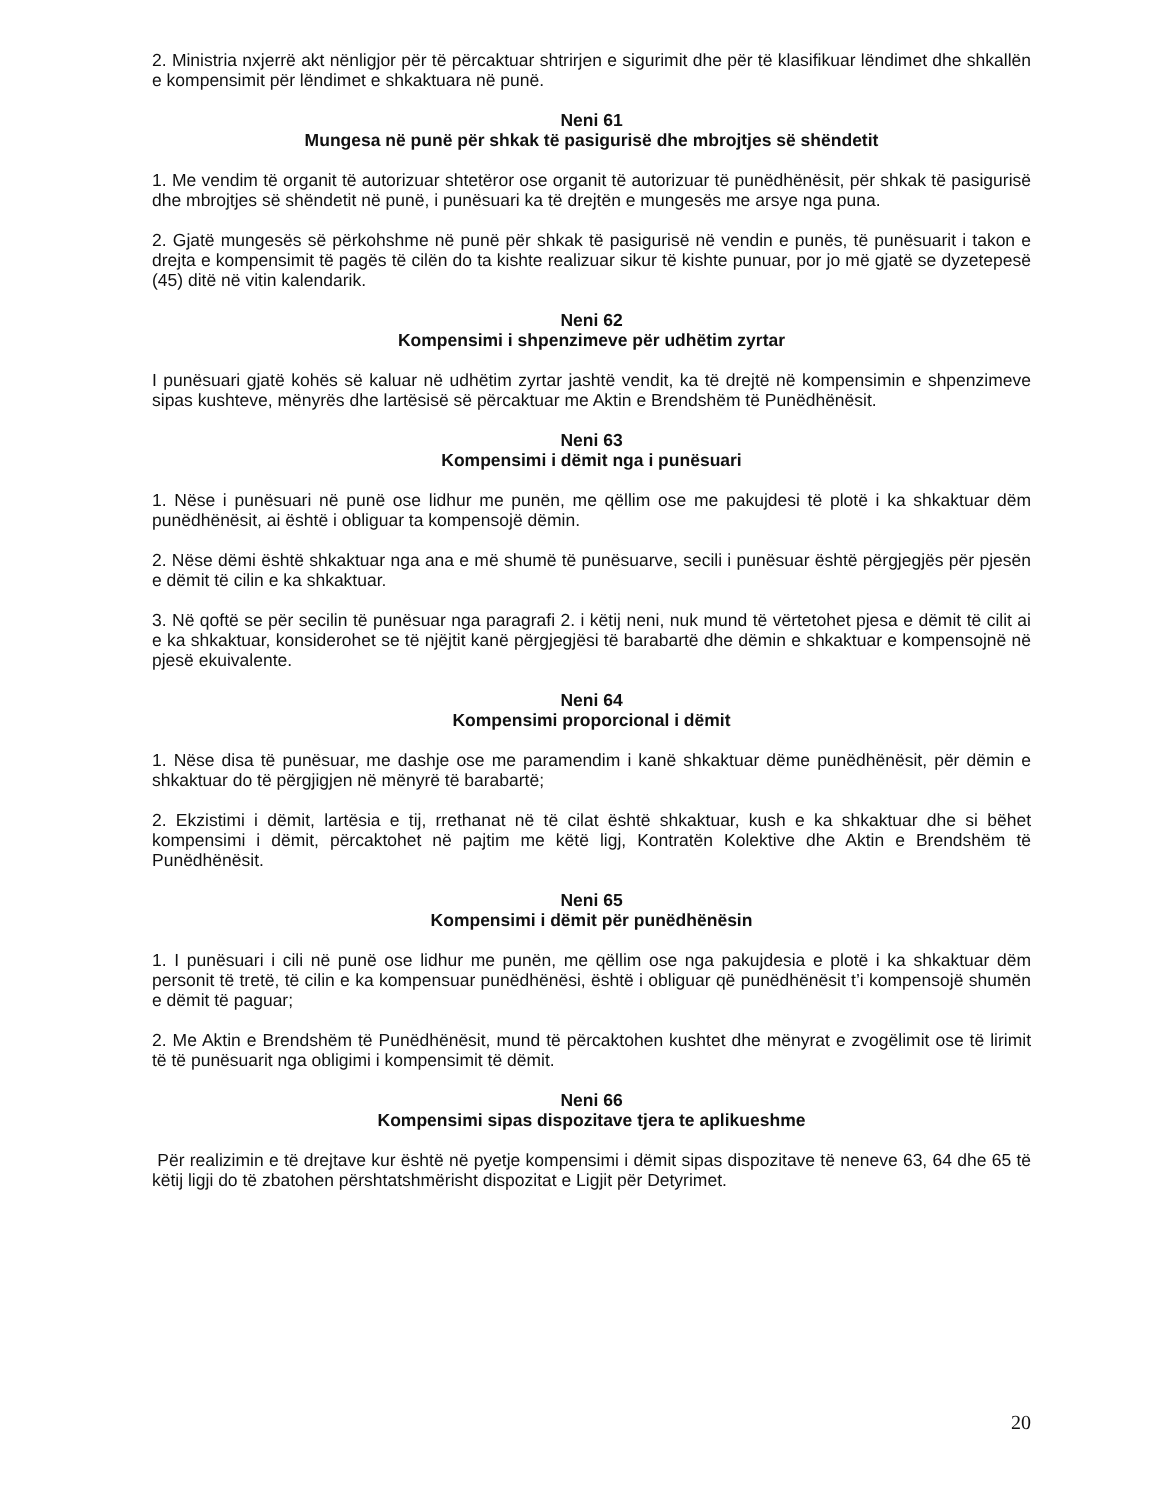2. Ministria nxjerrë akt nënligjor për të përcaktuar shtrirjen e sigurimit dhe për të klasifikuar lëndimet dhe shkallën e kompensimit për lëndimet e shkaktuara në punë.
Neni 61
Mungesa në punë për shkak të pasigurisë dhe mbrojtjes së shëndetit
1. Me vendim të organit të autorizuar shtetëror ose organit të autorizuar të punëdhënësit, për shkak të pasigurisë dhe mbrojtjes së shëndetit në punë, i punësuari ka të drejtën e mungesës me arsye nga puna.
2. Gjatë mungesës së përkohshme në punë për shkak të pasigurisë në vendin e punës, të punësuarit i takon e drejta e kompensimit të pagës të cilën do ta kishte realizuar sikur të kishte punuar, por jo më gjatë se dyzetepesë (45) ditë në vitin kalendarik.
Neni 62
Kompensimi i shpenzimeve për udhëtim zyrtar
I punësuari gjatë kohës së kaluar në udhëtim zyrtar jashtë vendit, ka të drejtë në kompensimin e shpenzimeve sipas kushteve, mënyrës dhe lartësisë së përcaktuar me Aktin e Brendshëm të Punëdhënësit.
Neni 63
Kompensimi i dëmit nga i punësuari
1. Nëse i punësuari në punë ose lidhur me punën, me qëllim ose me pakujdesi të plotë i ka shkaktuar dëm punëdhënësit, ai është i obliguar ta kompensojë dëmin.
2. Nëse dëmi është shkaktuar nga ana e më shumë të punësuarve, secili i punësuar është përgjegjës për pjesën e dëmit të cilin e ka shkaktuar.
3. Në qoftë se për secilin të punësuar nga paragrafi 2. i këtij neni, nuk mund të vërtetohet pjesa e dëmit të cilit ai e ka shkaktuar, konsiderohet se të njëjtit kanë përgjegjësi të barabartë dhe dëmin e shkaktuar e kompensojnë në pjesë ekuivalente.
Neni 64
Kompensimi proporcional i dëmit
1. Nëse disa të punësuar, me dashje ose me paramendim i kanë shkaktuar dëme punëdhënësit, për dëmin e shkaktuar do të përgjigjen në mënyrë të barabartë;
2. Ekzistimi i dëmit, lartësia e tij, rrethanat në të cilat është shkaktuar, kush e ka shkaktuar dhe si bëhet kompensimi i dëmit, përcaktohet në pajtim me këtë ligj, Kontratën Kolektive dhe Aktin e Brendshëm të Punëdhënësit.
Neni 65
Kompensimi i dëmit për punëdhënësin
1. I punësuari i cili në punë ose lidhur me punën, me qëllim ose nga pakujdesia e plotë i ka shkaktuar dëm personit të tretë, të cilin e ka kompensuar punëdhënësi, është i obliguar që punëdhënësit t’i kompensojë shumën e dëmit të paguar;
2. Me Aktin e Brendshëm të Punëdhënësit, mund të përcaktohen kushtet dhe mënyrat e zvogëlimit ose të lirimit të të punësuarit nga obligimi i kompensimit të dëmit.
Neni 66
Kompensimi sipas dispozitave tjera te aplikueshme
Për realizimin e të drejtave kur është në pyetje kompensimi i dëmit sipas dispozitave të neneve 63, 64 dhe 65 të këtij ligji do të zbatohen përshtatshmërisht dispozitat e Ligjit për Detyrimet.
20